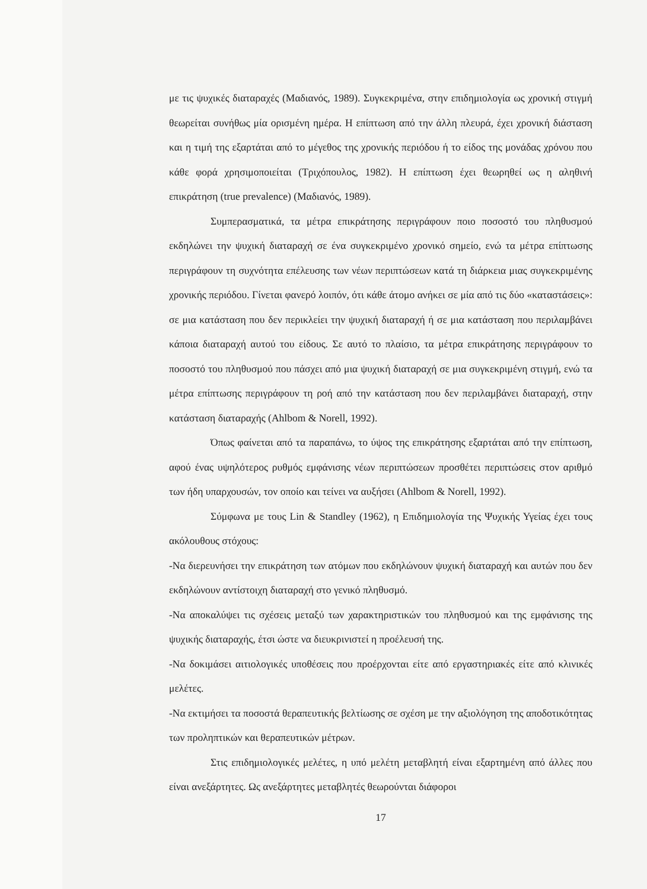με τις ψυχικές διαταραχές (Μαδιανός, 1989). Συγκεκριμένα, στην επιδημιολογία ως χρονική στιγμή θεωρείται συνήθως μία ορισμένη ημέρα. Η επίπτωση από την άλλη πλευρά, έχει χρονική διάσταση και η τιμή της εξαρτάται από το μέγεθος της χρονικής περιόδου ή το είδος της μονάδας χρόνου που κάθε φορά χρησιμοποιείται (Τριχόπουλος, 1982). Η επίπτωση έχει θεωρηθεί ως η αληθινή επικράτηση (true prevalence) (Μαδιανός, 1989).
Συμπερασματικά, τα μέτρα επικράτησης περιγράφουν ποιο ποσοστό του πληθυσμού εκδηλώνει την ψυχική διαταραχή σε ένα συγκεκριμένο χρονικό σημείο, ενώ τα μέτρα επίπτωσης περιγράφουν τη συχνότητα επέλευσης των νέων περιπτώσεων κατά τη διάρκεια μιας συγκεκριμένης χρονικής περιόδου. Γίνεται φανερό λοιπόν, ότι κάθε άτομο ανήκει σε μία από τις δύο «καταστάσεις»: σε μια κατάσταση που δεν περικλείει την ψυχική διαταραχή ή σε μια κατάσταση που περιλαμβάνει κάποια διαταραχή αυτού του είδους. Σε αυτό το πλαίσιο, τα μέτρα επικράτησης περιγράφουν το ποσοστό του πληθυσμού που πάσχει από μια ψυχική διαταραχή σε μια συγκεκριμένη στιγμή, ενώ τα μέτρα επίπτωσης περιγράφουν τη ροή από την κατάσταση που δεν περιλαμβάνει διαταραχή, στην κατάσταση διαταραχής (Ahlbom & Norell, 1992).
Όπως φαίνεται από τα παραπάνω, το ύψος της επικράτησης εξαρτάται από την επίπτωση, αφού ένας υψηλότερος ρυθμός εμφάνισης νέων περιπτώσεων προσθέτει περιπτώσεις στον αριθμό των ήδη υπαρχουσών, τον οποίο και τείνει να αυξήσει (Ahlbom & Norell, 1992).
Σύμφωνα με τους Lin & Standley (1962), η Επιδημιολογία της Ψυχικής Υγείας έχει τους ακόλουθους στόχους:
-Να διερευνήσει την επικράτηση των ατόμων που εκδηλώνουν ψυχική διαταραχή και αυτών που δεν εκδηλώνουν αντίστοιχη διαταραχή στο γενικό πληθυσμό.
-Να αποκαλύψει τις σχέσεις μεταξύ των χαρακτηριστικών του πληθυσμού και της εμφάνισης της ψυχικής διαταραχής, έτσι ώστε να διευκρινιστεί η προέλευσή της.
-Να δοκιμάσει αιτιολογικές υποθέσεις που προέρχονται είτε από εργαστηριακές είτε από κλινικές μελέτες.
-Να εκτιμήσει τα ποσοστά θεραπευτικής βελτίωσης σε σχέση με την αξιολόγηση της αποδοτικότητας των προληπτικών και θεραπευτικών μέτρων.
Στις επιδημιολογικές μελέτες, η υπό μελέτη μεταβλητή είναι εξαρτημένη από άλλες που είναι ανεξάρτητες. Ως ανεξάρτητες μεταβλητές θεωρούνται διάφοροι
17